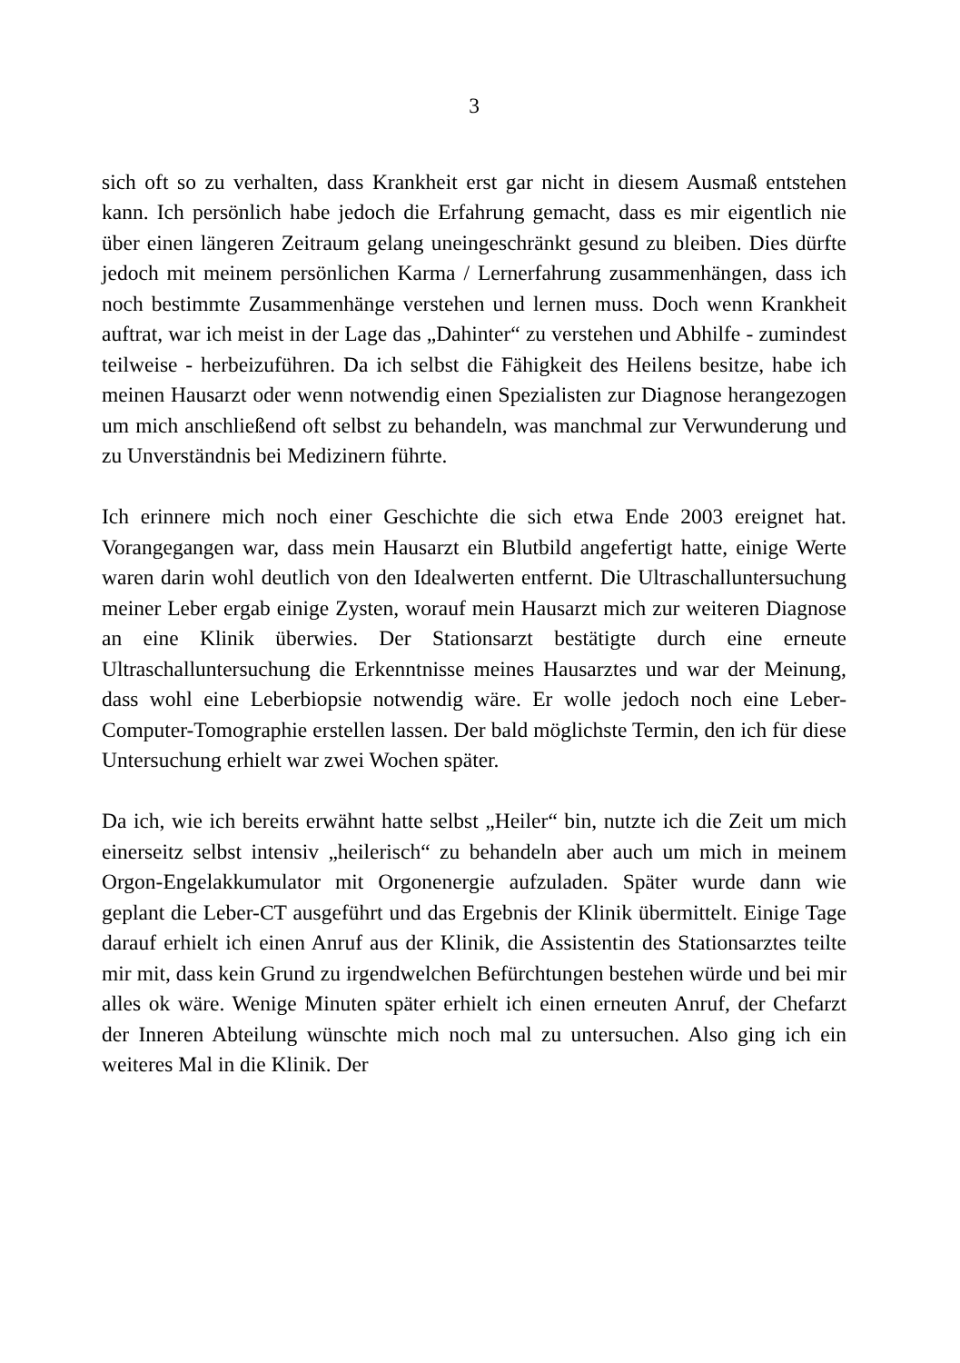3
sich oft so zu verhalten, dass Krankheit erst gar nicht in diesem Ausmaß entstehen kann. Ich persönlich habe jedoch die Erfahrung gemacht, dass es mir eigentlich nie über einen längeren Zeitraum gelang uneingeschränkt gesund zu bleiben. Dies dürfte jedoch mit meinem persönlichen Karma / Lernerfahrung zusammenhängen, dass ich noch bestimmte Zusammenhänge verstehen und lernen muss. Doch wenn Krankheit auftrat, war ich meist in der Lage das „Dahinter“ zu verstehen und Abhilfe - zumindest teilweise - herbeizuführen. Da ich selbst die Fähigkeit des Heilens besitze, habe ich meinen Hausarzt oder wenn notwendig einen Spezialisten zur Diagnose herangezogen um mich anschließend oft selbst zu behandeln, was manchmal zur Verwunderung und zu Unverständnis bei Medizinern führte.
Ich erinnere mich noch einer Geschichte die sich etwa Ende 2003 ereignet hat. Vorangegangen war, dass mein Hausarzt ein Blutbild angefertigt hatte, einige Werte waren darin wohl deutlich von den Idealwerten entfernt. Die Ultraschalluntersuchung meiner Leber ergab einige Zysten, worauf mein Hausarzt mich zur weiteren Diagnose an eine Klinik überwies. Der Stationsarzt bestätigte durch eine erneute Ultraschalluntersuchung die Erkenntnisse meines Hausarztes und war der Meinung, dass wohl eine Leberbiopsie notwendig wäre. Er wolle jedoch noch eine Leber-Computer-Tomographie erstellen lassen. Der bald möglichste Termin, den ich für diese Untersuchung erhielt war zwei Wochen später.
Da ich, wie ich bereits erwähnt hatte selbst „Heiler“ bin, nutzte ich die Zeit um mich einerseitz selbst intensiv „heilerisch“ zu behandeln aber auch um mich in meinem Orgon-Engelakkumulator mit Orgonenergie aufzuladen. Später wurde dann wie geplant die Leber-CT ausgeführt und das Ergebnis der Klinik übermittelt. Einige Tage darauf erhielt ich einen Anruf aus der Klinik, die Assistentin des Stationsarztes teilte mir mit, dass kein Grund zu irgendwelchen Befürchtungen bestehen würde und bei mir alles ok wäre. Wenige Minuten später erhielt ich einen erneuten Anruf, der Chefarzt der Inneren Abteilung wünschte mich noch mal zu untersuchen. Also ging ich ein weiteres Mal in die Klinik. Der